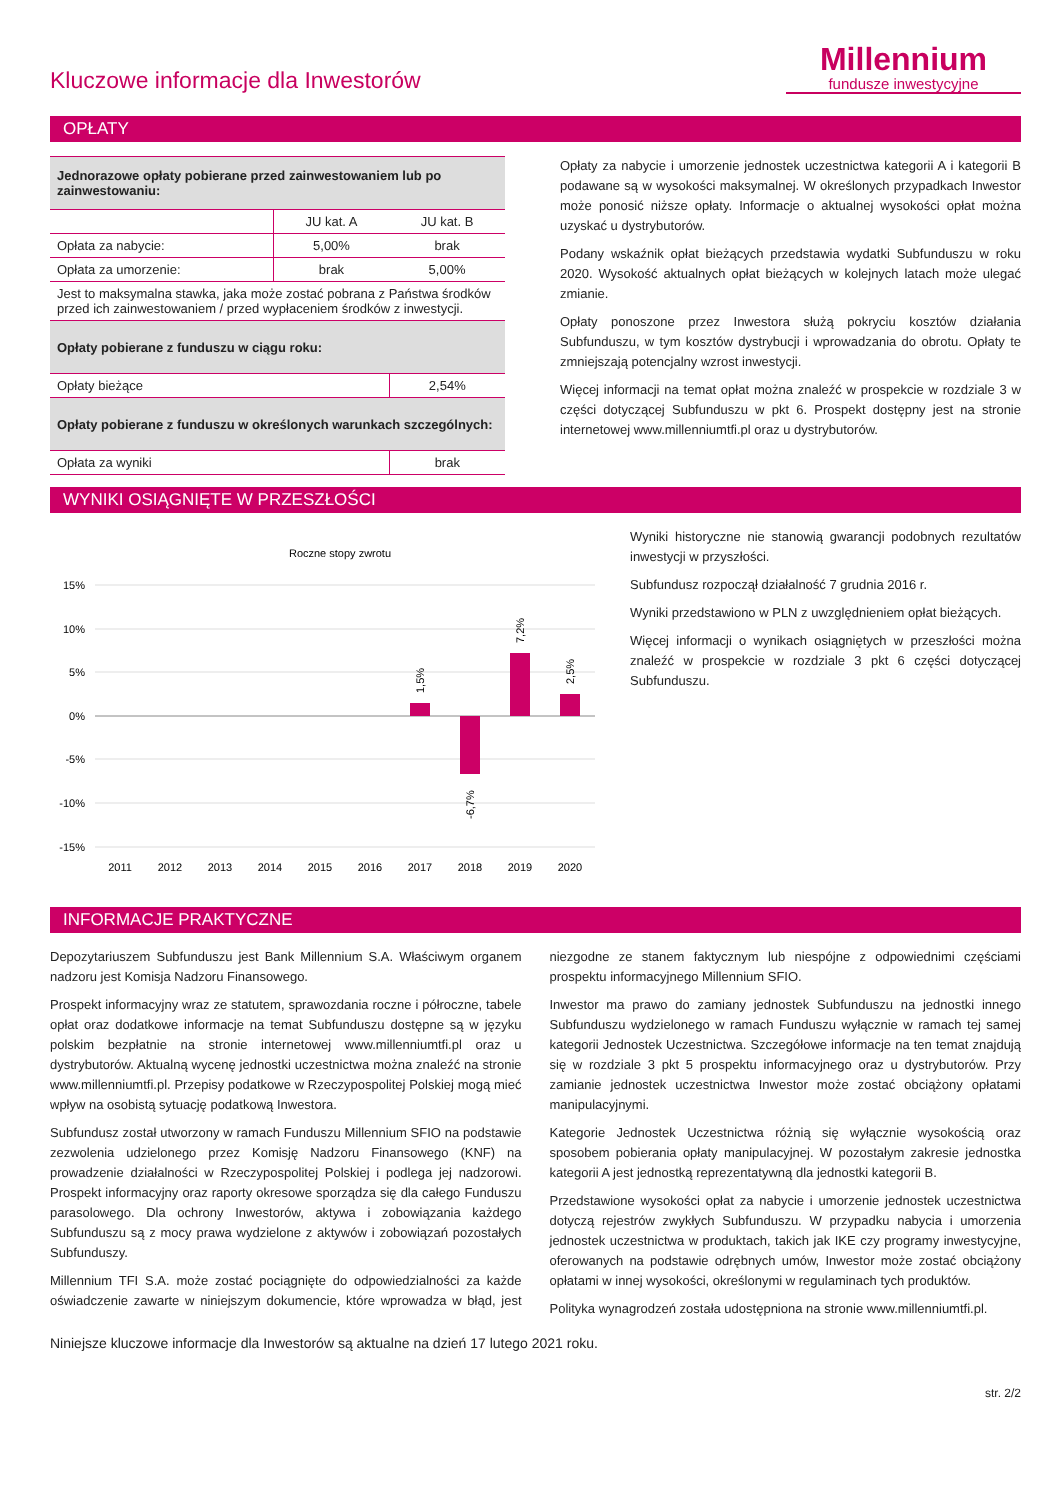Kluczowe informacje dla Inwestorów
Millennium
fundusze inwestycyjne
OPŁATY
| Jednorazowe opłaty pobierane przed zainwestowaniem lub po zainwestowaniu: | | |
| | JU kat. A | JU kat. B |
| Opłata za nabycie: | 5,00% | brak |
| Opłata za umorzenie: | brak | 5,00% |
| Jest to maksymalna stawka, jaka może zostać pobrana z Państwa środków przed ich zainwestowaniem / przed wypłaceniem środków z inwestycji. | | |
| Opłaty pobierane z funduszu w ciągu roku: | | |
| Opłaty bieżące | | 2,54% |
| Opłaty pobierane z funduszu w określonych warunkach szczególnych: | | |
| Opłata za wyniki | | brak |
Opłaty za nabycie i umorzenie jednostek uczestnictwa kategorii A i kategorii B podawane są w wysokości maksymalnej. W określonych przypadkach Inwestor może ponosić niższe opłaty. Informacje o aktualnej wysokości opłat można uzyskać u dystrybutorów.
Podany wskaźnik opłat bieżących przedstawia wydatki Subfunduszu w roku 2020. Wysokość aktualnych opłat bieżących w kolejnych latach może ulegać zmianie.
Opłaty ponoszone przez Inwestora służą pokryciu kosztów działania Subfunduszu, w tym kosztów dystrybucji i wprowadzania do obrotu. Opłaty te zmniejszają potencjalny wzrost inwestycji.
Więcej informacji na temat opłat można znaleźć w prospekcie w rozdziale 3 w części dotyczącej Subfunduszu w pkt 6. Prospekt dostępny jest na stronie internetowej www.millenniumtfi.pl oraz u dystrybutorów.
WYNIKI OSIĄGNIĘTE W PRZESZŁOŚCI
Roczne stopy zwrotu
15%
10%
5%
0%
-5%
-10%
-15%
1,5%
-6,7%
7,2%
2,5%
2011
2012
2013
2014
2015
2016
2017
2018
2019
2020
Wyniki historyczne nie stanowią gwarancji podobnych rezultatów inwestycji w przyszłości.
Subfundusz rozpoczął działalność 7 grudnia 2016 r.
Wyniki przedstawiono w PLN z uwzględnieniem opłat bieżących.
Więcej informacji o wynikach osiągniętych w przeszłości można znaleźć w prospekcie w rozdziale 3 pkt 6 części dotyczącej Subfunduszu.
INFORMACJE PRAKTYCZNE
Depozytariuszem Subfunduszu jest Bank Millennium S.A. Właściwym organem nadzoru jest Komisja Nadzoru Finansowego.
Prospekt informacyjny wraz ze statutem, sprawozdania roczne i półroczne, tabele opłat oraz dodatkowe informacje na temat Subfunduszu dostępne są w języku polskim bezpłatnie na stronie internetowej www.millenniumtfi.pl oraz u dystrybutorów. Aktualną wycenę jednostki uczestnictwa można znaleźć na stronie www.millenniumtfi.pl. Przepisy podatkowe w Rzeczypospolitej Polskiej mogą mieć wpływ na osobistą sytuację podatkową Inwestora.
Subfundusz został utworzony w ramach Funduszu Millennium SFIO na podstawie zezwolenia udzielonego przez Komisję Nadzoru Finansowego (KNF) na prowadzenie działalności w Rzeczypospolitej Polskiej i podlega jej nadzorowi. Prospekt informacyjny oraz raporty okresowe sporządza się dla całego Funduszu parasolowego. Dla ochrony Inwestorów, aktywa i zobowiązania każdego Subfunduszu są z mocy prawa wydzielone z aktywów i zobowiązań pozostałych Subfunduszy.
Millennium TFI S.A. może zostać pociągnięte do odpowiedzialności za każde oświadczenie zawarte w niniejszym dokumencie, które wprowadza w błąd, jest niezgodne ze stanem faktycznym lub niespójne z odpowiednimi częściami prospektu informacyjnego Millennium SFIO.
Inwestor ma prawo do zamiany jednostek Subfunduszu na jednostki innego Subfunduszu wydzielonego w ramach Funduszu wyłącznie w ramach tej samej kategorii Jednostek Uczestnictwa. Szczegółowe informacje na ten temat znajdują się w rozdziale 3 pkt 5 prospektu informacyjnego oraz u dystrybutorów. Przy zamianie jednostek uczestnictwa Inwestor może zostać obciążony opłatami manipulacyjnymi.
Kategorie Jednostek Uczestnictwa różnią się wyłącznie wysokością oraz sposobem pobierania opłaty manipulacyjnej. W pozostałym zakresie jednostka kategorii A jest jednostką reprezentatywną dla jednostki kategorii B.
Przedstawione wysokości opłat za nabycie i umorzenie jednostek uczestnictwa dotyczą rejestrów zwykłych Subfunduszu. W przypadku nabycia i umorzenia jednostek uczestnictwa w produktach, takich jak IKE czy programy inwestycyjne, oferowanych na podstawie odrębnych umów, Inwestor może zostać obciążony opłatami w innej wysokości, określonymi w regulaminach tych produktów.
Polityka wynagrodzeń została udostępniona na stronie www.millenniumtfi.pl.
Niniejsze kluczowe informacje dla Inwestorów są aktualne na dzień 17 lutego 2021 roku.
str. 2/2